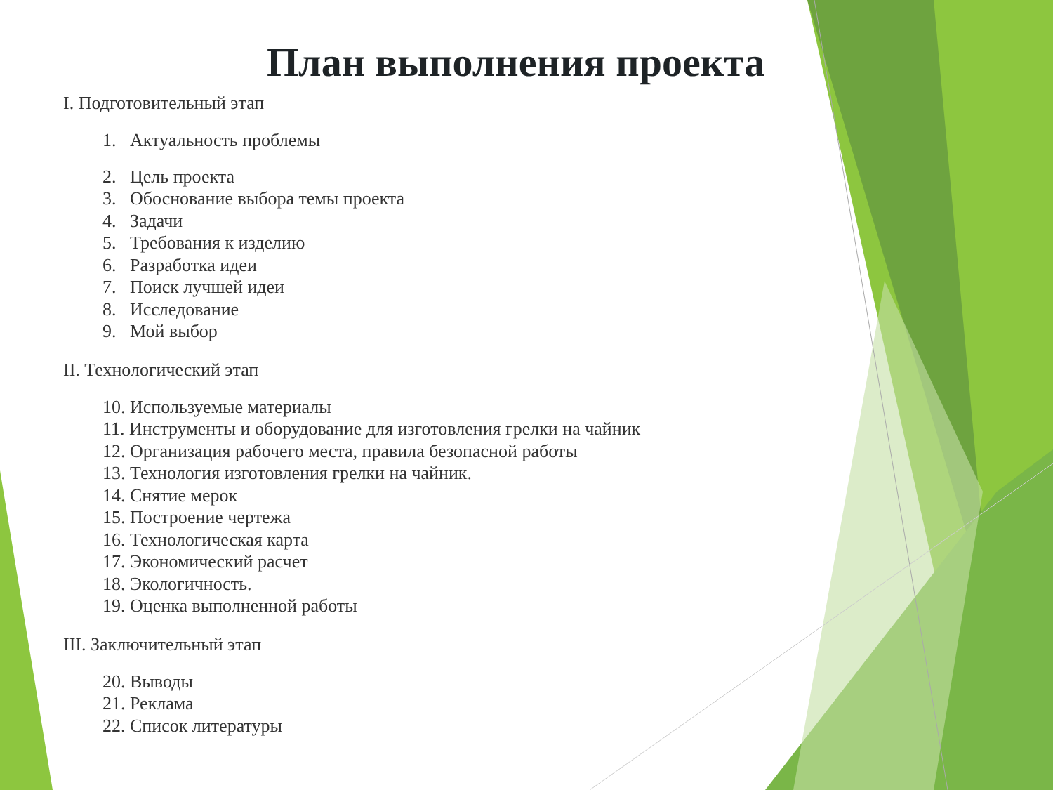План выполнения проекта
I. Подготовительный этап
1. Актуальность проблемы
2. Цель проекта
3. Обоснование выбора темы проекта
4. Задачи
5. Требования к изделию
6. Разработка идеи
7. Поиск лучшей идеи
8. Исследование
9. Мой выбор
II. Технологический этап
10. Используемые материалы
11. Инструменты и оборудование для изготовления грелки на чайник
12. Организация рабочего места, правила безопасной работы
13. Технология изготовления грелки на чайник.
14. Снятие мерок
15. Построение чертежа
16. Технологическая карта
17. Экономический расчет
18. Экологичность.
19. Оценка выполненной работы
III. Заключительный этап
20. Выводы
21. Реклама
22. Список литературы